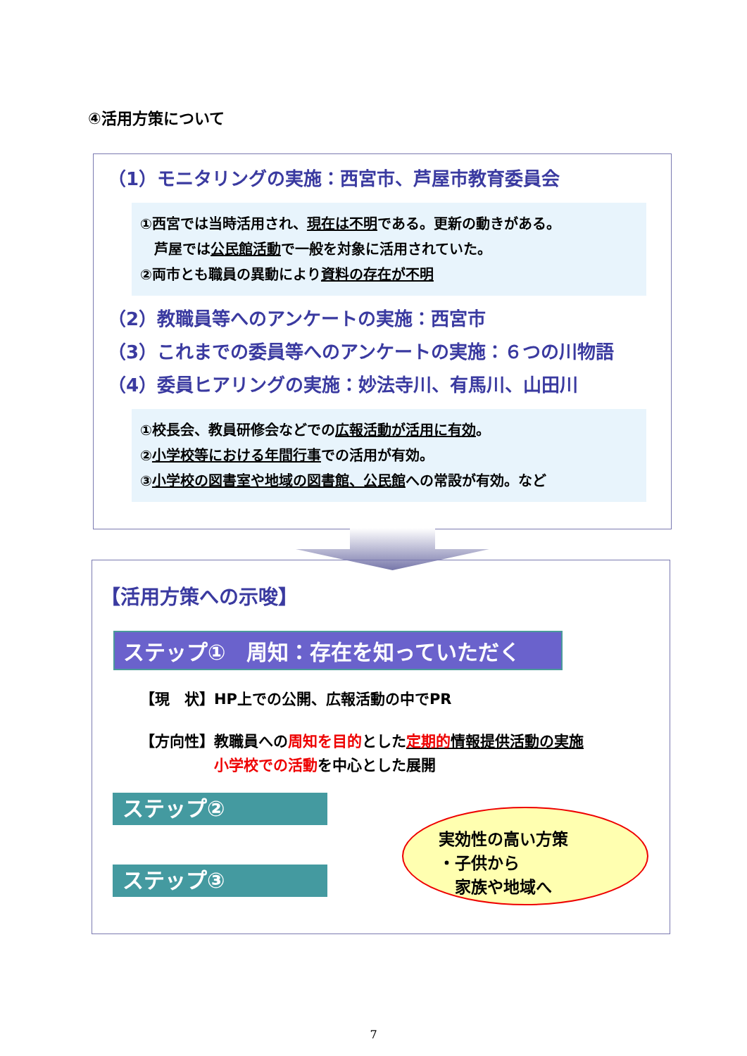④活用方策について
（1）モニタリングの実施：西宮市、芦屋市教育委員会
①西宮では当時活用され、現在は不明である。更新の動きがある。
　芦屋では公民館活動で一般を対象に活用されていた。
②両市とも職員の異動により資料の存在が不明
（2）教職員等へのアンケートの実施：西宮市
（3）これまでの委員等へのアンケートの実施：６つの川物語
（4）委員ヒアリングの実施：妙法寺川、有馬川、山田川
①校長会、教員研修会などでの広報活動が活用に有効。
②小学校等における年間行事での活用が有効。
③小学校の図書室や地域の図書館、公民館への常設が有効。など
【活用方策への示唆】
ステップ①　周知：存在を知っていただく
【現　状】HP上での公開、広報活動の中でPR
【方向性】教職員への周知を目的とした定期的情報提供活動の実施
　　　　　小学校での活動を中心とした展開
ステップ②
ステップ③
実効性の高い方策
・子供から
　家族や地域へ
7